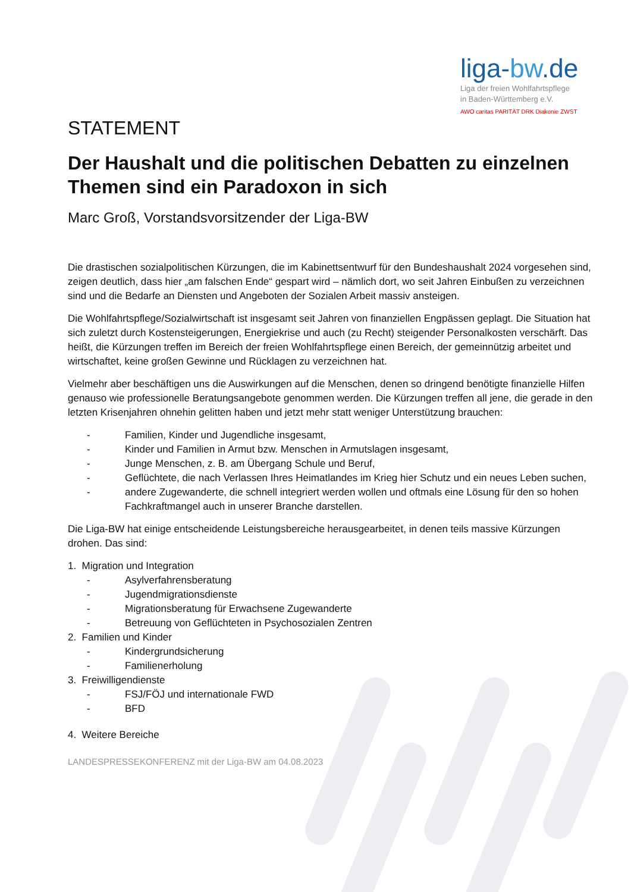liga-bw.de
Liga der freien Wohlfahrtspflege
in Baden-Württemberg e.V.
AWO caritas PARITÄT DRK Diakonie ZWST
STATEMENT
Der Haushalt und die politischen Debatten zu einzelnen Themen sind ein Paradoxon in sich
Marc Groß, Vorstandsvorsitzender der Liga-BW
Die drastischen sozialpolitischen Kürzungen, die im Kabinettsentwurf für den Bundeshaushalt 2024 vorgesehen sind, zeigen deutlich, dass hier „am falschen Ende“ gespart wird – nämlich dort, wo seit Jahren Einbußen zu verzeichnen sind und die Bedarfe an Diensten und Angeboten der Sozialen Arbeit massiv ansteigen.
Die Wohlfahrtspflege/Sozialwirtschaft ist insgesamt seit Jahren von finanziellen Engpässen geplagt. Die Situation hat sich zuletzt durch Kostensteigerungen, Energiekrise und auch (zu Recht) steigender Personalkosten verschärft. Das heißt, die Kürzungen treffen im Bereich der freien Wohlfahrtspflege einen Bereich, der gemeinnützig arbeitet und wirtschaftet, keine großen Gewinne und Rücklagen zu verzeichnen hat.
Vielmehr aber beschäftigen uns die Auswirkungen auf die Menschen, denen so dringend benötigte finanzielle Hilfen genauso wie professionelle Beratungsangebote genommen werden. Die Kürzungen treffen all jene, die gerade in den letzten Krisenjahren ohnehin gelitten haben und jetzt mehr statt weniger Unterstützung brauchen:
- Familien, Kinder und Jugendliche insgesamt,
- Kinder und Familien in Armut bzw. Menschen in Armutslagen insgesamt,
- Junge Menschen, z. B. am Übergang Schule und Beruf,
- Geflüchtete, die nach Verlassen Ihres Heimatlandes im Krieg hier Schutz und ein neues Leben suchen,
- andere Zugewanderte, die schnell integriert werden wollen und oftmals eine Lösung für den so hohen Fachkraftmangel auch in unserer Branche darstellen.
Die Liga-BW hat einige entscheidende Leistungsbereiche herausgearbeitet, in denen teils massive Kürzungen drohen. Das sind:
1. Migration und Integration
- Asylverfahrensberatung
- Jugendmigrationsdienste
- Migrationsberatung für Erwachsene Zugewanderte
- Betreuung von Geflüchteten in Psychosozialen Zentren
2. Familien und Kinder
- Kindergrundsicherung
- Familienerholung
3. Freiwilligendienste
- FSJ/FÖJ und internationale FWD
- BFD
4. Weitere Bereiche
LANDESPRESSEKONFERENZ mit der Liga-BW am 04.08.2023